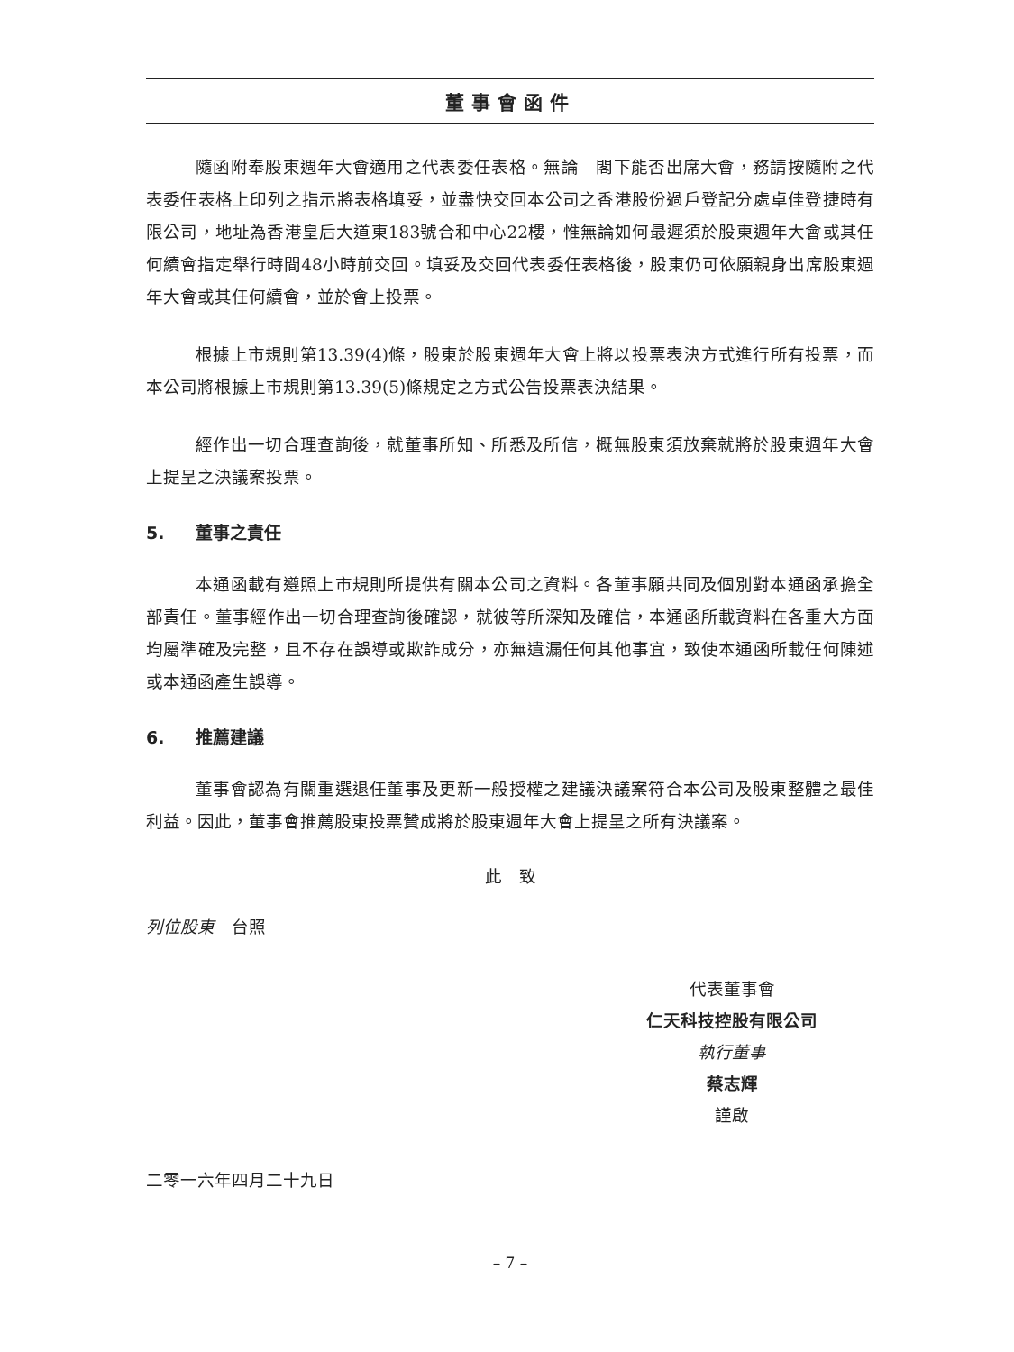董事會函件
隨函附奉股東週年大會適用之代表委任表格。無論　閣下能否出席大會，務請按隨附之代表委任表格上印列之指示將表格填妥，並盡快交回本公司之香港股份過戶登記分處卓佳登捷時有限公司，地址為香港皇后大道東183號合和中心22樓，惟無論如何最遲須於股東週年大會或其任何續會指定舉行時間48小時前交回。填妥及交回代表委任表格後，股東仍可依願親身出席股東週年大會或其任何續會，並於會上投票。
根據上市規則第13.39(4)條，股東於股東週年大會上將以投票表決方式進行所有投票，而本公司將根據上市規則第13.39(5)條規定之方式公告投票表決結果。
經作出一切合理查詢後，就董事所知、所悉及所信，概無股東須放棄就將於股東週年大會上提呈之決議案投票。
5. 董事之責任
本通函載有遵照上市規則所提供有關本公司之資料。各董事願共同及個別對本通函承擔全部責任。董事經作出一切合理查詢後確認，就彼等所深知及確信，本通函所載資料在各重大方面均屬準確及完整，且不存在誤導或欺詐成分，亦無遺漏任何其他事宜，致使本通函所載任何陳述或本通函產生誤導。
6. 推薦建議
董事會認為有關重選退任董事及更新一般授權之建議決議案符合本公司及股東整體之最佳利益。因此，董事會推薦股東投票贊成將於股東週年大會上提呈之所有決議案。
此　致
列位股東　台照
代表董事會
仁天科技控股有限公司
執行董事
蔡志輝
謹啟
二零一六年四月二十九日
– 7 –